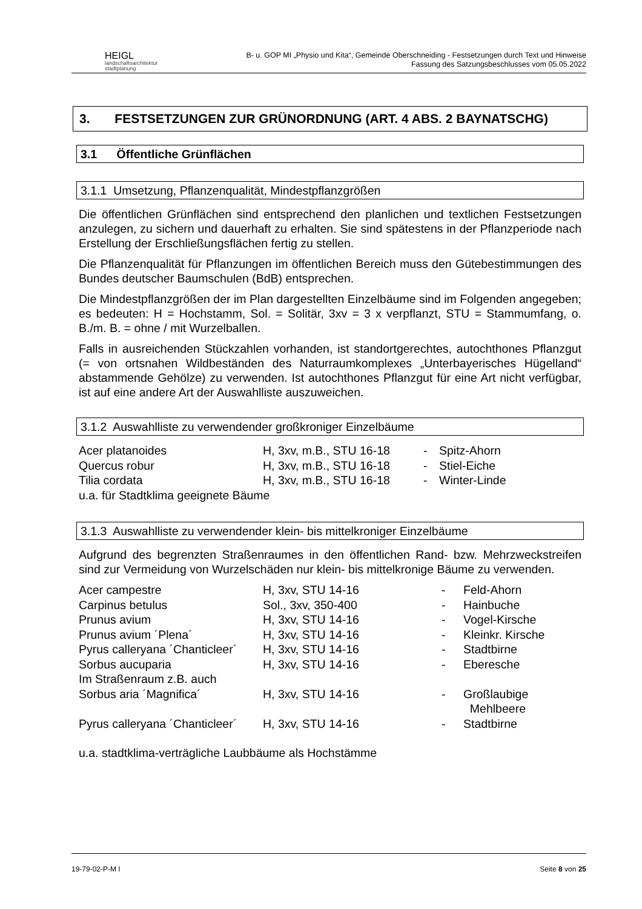HEIGL
landschaftsarchitektur
stadtplanung
B- u. GOP MI „Physio und Kita“, Gemeinde Oberschneiding - Festsetzungen durch Text und Hinweise
Fassung des Satzungsbeschlusses vom 05.05.2022
3. FESTSETZUNGEN ZUR GRÜNORDNUNG (ART. 4 ABS. 2 BAYNATSCHG)
3.1 Öffentliche Grünflächen
3.1.1 Umsetzung, Pflanzenqualität, Mindestpflanzgrößen
Die öffentlichen Grünflächen sind entsprechend den planlichen und textlichen Festsetzungen anzulegen, zu sichern und dauerhaft zu erhalten. Sie sind spätestens in der Pflanzperiode nach Erstellung der Erschließungsflächen fertig zu stellen.
Die Pflanzenqualität für Pflanzungen im öffentlichen Bereich muss den Gütebestimmungen des Bundes deutscher Baumschulen (BdB) entsprechen.
Die Mindestpflanzgrößen der im Plan dargestellten Einzelbäume sind im Folgenden angegeben; es bedeuten: H = Hochstamm, Sol. = Solitär, 3xv = 3 x verpflanzt, STU = Stammumfang, o. B./m. B. = ohne / mit Wurzelballen.
Falls in ausreichenden Stückzahlen vorhanden, ist standortgerechtes, autochthones Pflanzgut (= von ortsnahen Wildbeständen des Naturraumkomplexes „Unterbayerisches Hügelland“ abstammende Gehölze) zu verwenden. Ist autochthones Pflanzgut für eine Art nicht verfügbar, ist auf eine andere Art der Auswahlliste auszuweichen.
3.1.2 Auswahlliste zu verwendender großkroniger Einzelbäume
| Acer platanoides | H, 3xv, m.B., STU 16-18 | - | Spitz-Ahorn |
| Quercus robur | H, 3xv, m.B., STU 16-18 | - | Stiel-Eiche |
| Tilia cordata | H, 3xv, m.B., STU 16-18 | - | Winter-Linde |
| u.a. für Stadtklima geeignete Bäume | | | |
3.1.3 Auswahlliste zu verwendender klein- bis mittelkroniger Einzelbäume
Aufgrund des begrenzten Straßenraumes in den öffentlichen Rand- bzw. Mehrzweckstreifen sind zur Vermeidung von Wurzelschäden nur klein- bis mittelkronige Bäume zu verwenden.
| Acer campestre | H, 3xv, STU 14-16 | - | Feld-Ahorn |
| Carpinus betulus | Sol., 3xv, 350-400 | - | Hainbuche |
| Prunus avium | H, 3xv, STU 14-16 | - | Vogel-Kirsche |
| Prunus avium ´Plena´ | H, 3xv, STU 14-16 | - | Kleinkr. Kirsche |
| Pyrus calleryana ´Chanticleer´ | H, 3xv, STU 14-16 | - | Stadtbirne |
| Sorbus aucuparia | H, 3xv, STU 14-16 | - | Eberesche |
| Im Straßenraum z.B. auch | | | |
| Sorbus aria ´Magnifica´ | H, 3xv, STU 14-16 | - | Großlaubige Mehlbeere |
| Pyrus calleryana ´Chanticleer´ | H, 3xv, STU 14-16 | - | Stadtbirne |
u.a. stadtklima-verträgliche Laubbäume als Hochstämme
19-79-02-P-M I Seite 8 von 25